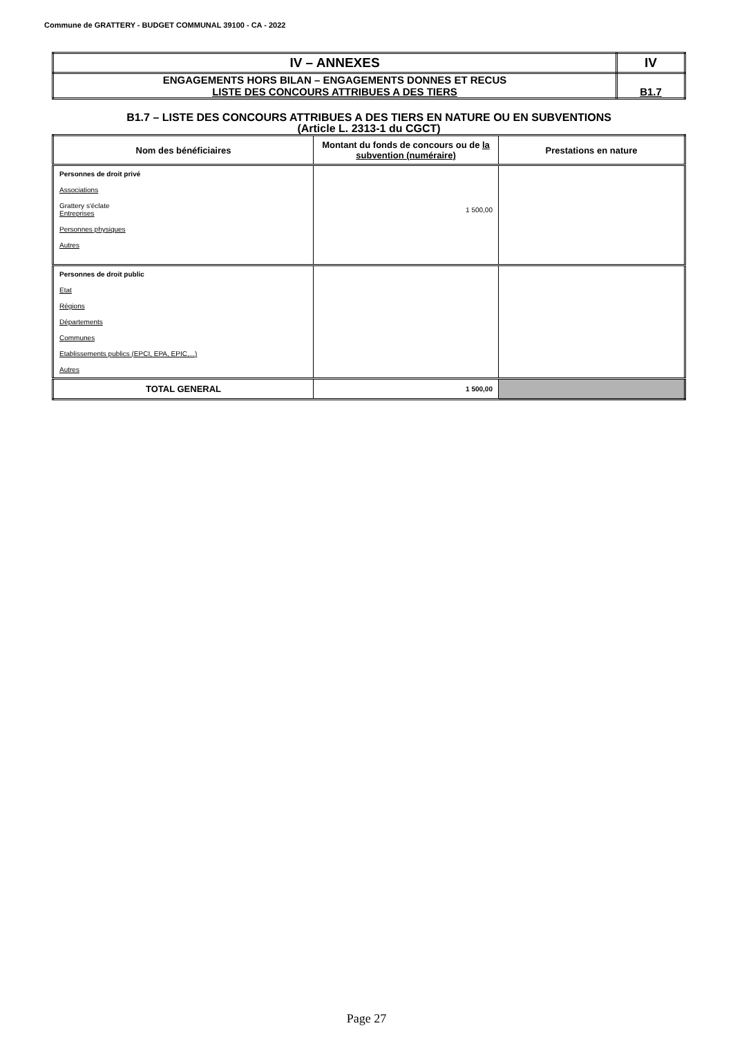Commune de GRATTERY - BUDGET COMMUNAL 39100 - CA - 2022
| IV – ANNEXES | IV |
| ENGAGEMENTS HORS BILAN – ENGAGEMENTS DONNES ET RECUS LISTE DES CONCOURS ATTRIBUES A DES TIERS | B1.7 |
B1.7 – LISTE DES CONCOURS ATTRIBUES A DES TIERS EN NATURE OU EN SUBVENTIONS
(Article L. 2313-1 du CGCT)
| Nom des bénéficiaires | Montant du fonds de concours ou de la subvention (numéraire) | Prestations en nature |
| --- | --- | --- |
| Personnes de droit privé Associations Grattery s'éclate Entreprises Personnes physiques Autres | 1 500,00 | |
| Personnes de droit public Etat Régions Départements Communes Etablissements publics (EPCI, EPA, EPIC,...) Autres | | |
| TOTAL GENERAL | 1 500,00 | |
Page 27